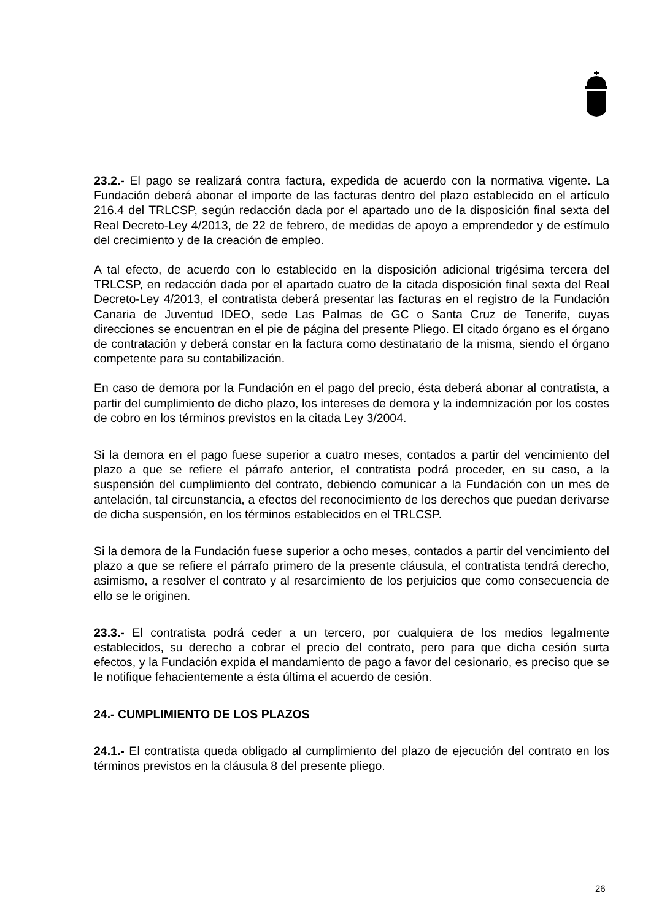23.2.- El pago se realizará contra factura, expedida de acuerdo con la normativa vigente. La Fundación deberá abonar el importe de las facturas dentro del plazo establecido en el artículo 216.4 del TRLCSP, según redacción dada por el apartado uno de la disposición final sexta del Real Decreto-Ley 4/2013, de 22 de febrero, de medidas de apoyo a emprendedor y de estímulo del crecimiento y de la creación de empleo.
A tal efecto, de acuerdo con lo establecido en la disposición adicional trigésima tercera del TRLCSP, en redacción dada por el apartado cuatro de la citada disposición final sexta del Real Decreto-Ley 4/2013, el contratista deberá presentar las facturas en el registro de la Fundación Canaria de Juventud IDEO, sede Las Palmas de GC o Santa Cruz de Tenerife, cuyas direcciones se encuentran en el pie de página del presente Pliego. El citado órgano es el órgano de contratación y deberá constar en la factura como destinatario de la misma, siendo el órgano competente para su contabilización.
En caso de demora por la Fundación en el pago del precio, ésta deberá abonar al contratista, a partir del cumplimiento de dicho plazo, los intereses de demora y la indemnización por los costes de cobro en los términos previstos en la citada Ley 3/2004.
Si la demora en el pago fuese superior a cuatro meses, contados a partir del vencimiento del plazo a que se refiere el párrafo anterior, el contratista podrá proceder, en su caso, a la suspensión del cumplimiento del contrato, debiendo comunicar a la Fundación con un mes de antelación, tal circunstancia, a efectos del reconocimiento de los derechos que puedan derivarse de dicha suspensión, en los términos establecidos en el TRLCSP.
Si la demora de la Fundación fuese superior a ocho meses, contados a partir del vencimiento del plazo a que se refiere el párrafo primero de la presente cláusula, el contratista tendrá derecho, asimismo, a resolver el contrato y al resarcimiento de los perjuicios que como consecuencia de ello se le originen.
23.3.- El contratista podrá ceder a un tercero, por cualquiera de los medios legalmente establecidos, su derecho a cobrar el precio del contrato, pero para que dicha cesión surta efectos, y la Fundación expida el mandamiento de pago a favor del cesionario, es preciso que se le notifique fehacientemente a ésta última el acuerdo de cesión.
24.- CUMPLIMIENTO DE LOS PLAZOS
24.1.- El contratista queda obligado al cumplimiento del plazo de ejecución del contrato en los términos previstos en la cláusula 8 del presente pliego.
26